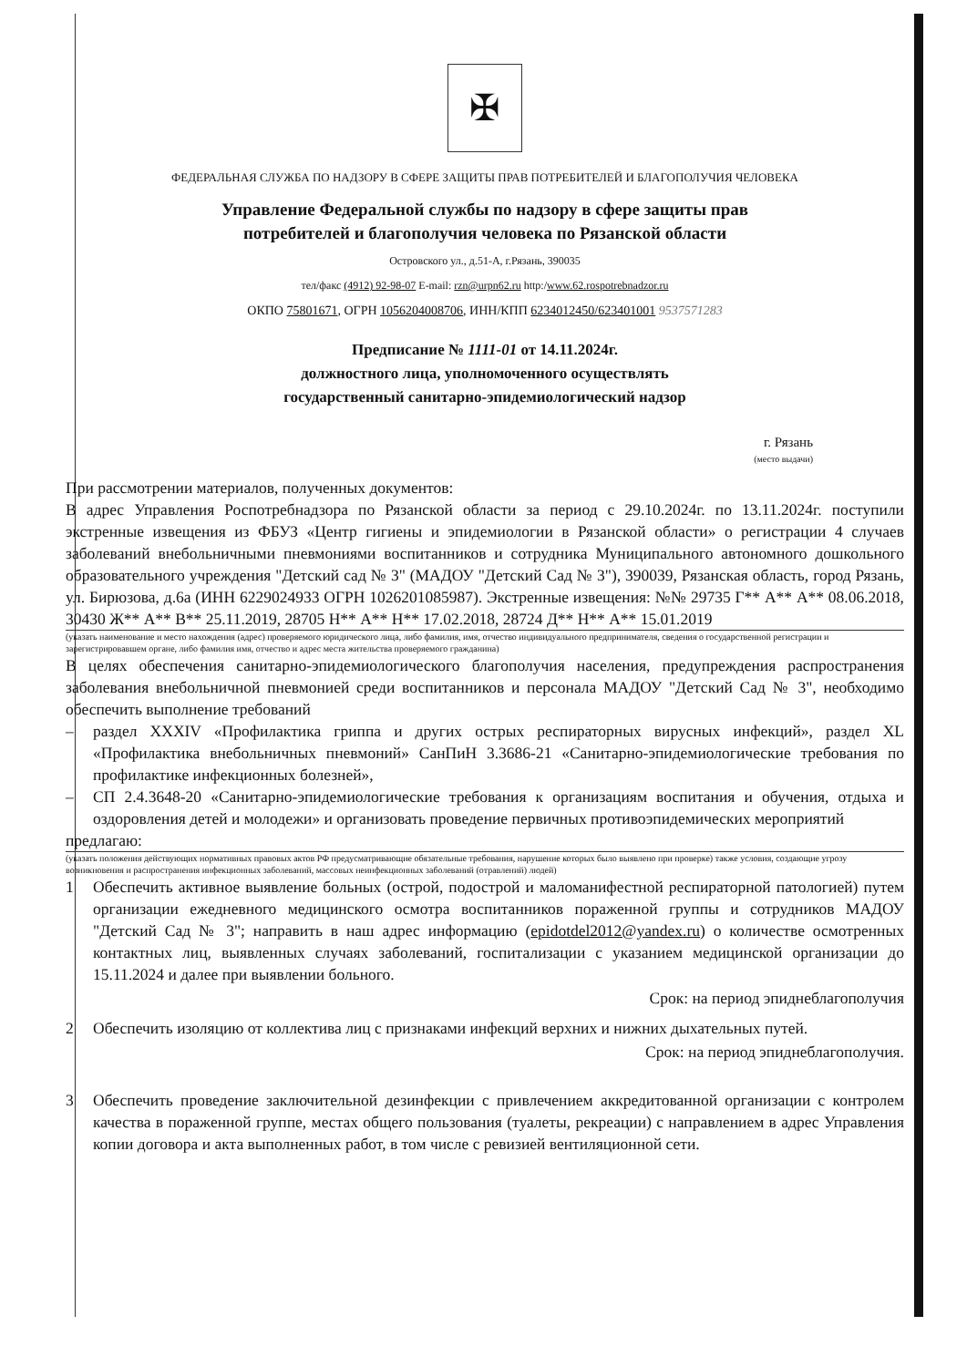✠
ФЕДЕРАЛЬНАЯ СЛУЖБА ПО НАДЗОРУ В СФЕРЕ ЗАЩИТЫ ПРАВ ПОТРЕБИТЕЛЕЙ И БЛАГОПОЛУЧИЯ ЧЕЛОВЕКА
Управление Федеральной службы по надзору в сфере защиты прав
потребителей и благополучия человека по Рязанской области
Островского ул., д.51-А, г.Рязань, 390035
тел/факс (4912) 92-98-07 E-mail: rzn@urpn62.ru http:/www.62.rospotrebnadzor.ru
ОКПО 75801671, ОГРН 1056204008706, ИНН/КПП 6234012450/623401001 9537571283
Предписание № 1111-01 от 14.11.2024г.
должностного лица, уполномоченного осуществлять
государственный санитарно-эпидемиологический надзор
г. Рязань
(место выдачи)
При рассмотрении материалов, полученных документов:
В адрес Управления Роспотребнадзора по Рязанской области за период с 29.10.2024г. по 13.11.2024г. поступили экстренные извещения из ФБУЗ «Центр гигиены и эпидемиологии в Рязанской области» о регистрации 4 случаев заболеваний внебольничными пневмониями воспитанников и сотрудника Муниципального автономного дошкольного образовательного учреждения "Детский сад № 3" (МАДОУ "Детский Сад № 3"), 390039, Рязанская область, город Рязань, ул. Бирюзова, д.6а (ИНН 6229024933 ОГРН 1026201085987). Экстренные извещения: №№ 29735 Г** А** А** 08.06.2018, 30430 Ж** А** В** 25.11.2019, 28705 Н** А** Н** 17.02.2018, 28724 Д** Н** А** 15.01.2019
(указать наименование и место нахождения (адрес) проверяемого юридического лица, либо фамилия, имя, отчество индивидуального предпринимателя, сведения о государственной регистрации и зарегистрировавшем органе, либо фамилия имя, отчество и адрес места жительства проверяемого гражданина)
В целях обеспечения санитарно-эпидемиологического благополучия населения, предупреждения распространения заболевания внебольничной пневмонией среди воспитанников и персонала МАДОУ "Детский Сад № 3", необходимо обеспечить выполнение требований
– раздел XXXIV «Профилактика гриппа и других острых респираторных вирусных инфекций», раздел XL «Профилактика внебольничных пневмоний» СанПиН 3.3686-21 «Санитарно-эпидемиологические требования по профилактике инфекционных болезней»,
– СП 2.4.3648-20 «Санитарно-эпидемиологические требования к организациям воспитания и обучения, отдыха и оздоровления детей и молодежи» и организовать проведение первичных противоэпидемических мероприятий
предлагаю:
(указать положения действующих нормативных правовых актов РФ предусматривающие обязательные требования, нарушение которых было выявлено при проверке) также условия, создающие угрозу возникновения и распространения инфекционных заболеваний, массовых неинфекционных заболеваний (отравлений) людей)
1 Обеспечить активное выявление больных (острой, подострой и маломанифестной респираторной патологией) путем организации ежедневного медицинского осмотра воспитанников пораженной группы и сотрудников МАДОУ "Детский Сад № 3"; направить в наш адрес информацию (epidotdel2012@yandex.ru) о количестве осмотренных контактных лиц, выявленных случаях заболеваний, госпитализации с указанием медицинской организации до 15.11.2024 и далее при выявлении больного.
Срок: на период эпиднеблагополучия
2 Обеспечить изоляцию от коллектива лиц с признаками инфекций верхних и нижних дыхательных путей.
Срок: на период эпиднеблагополучия.
3 Обеспечить проведение заключительной дезинфекции с привлечением аккредитованной организации с контролем качества в пораженной группе, местах общего пользования (туалеты, рекреации) с направлением в адрес Управления копии договора и акта выполненных работ, в том числе с ревизией вентиляционной сети.